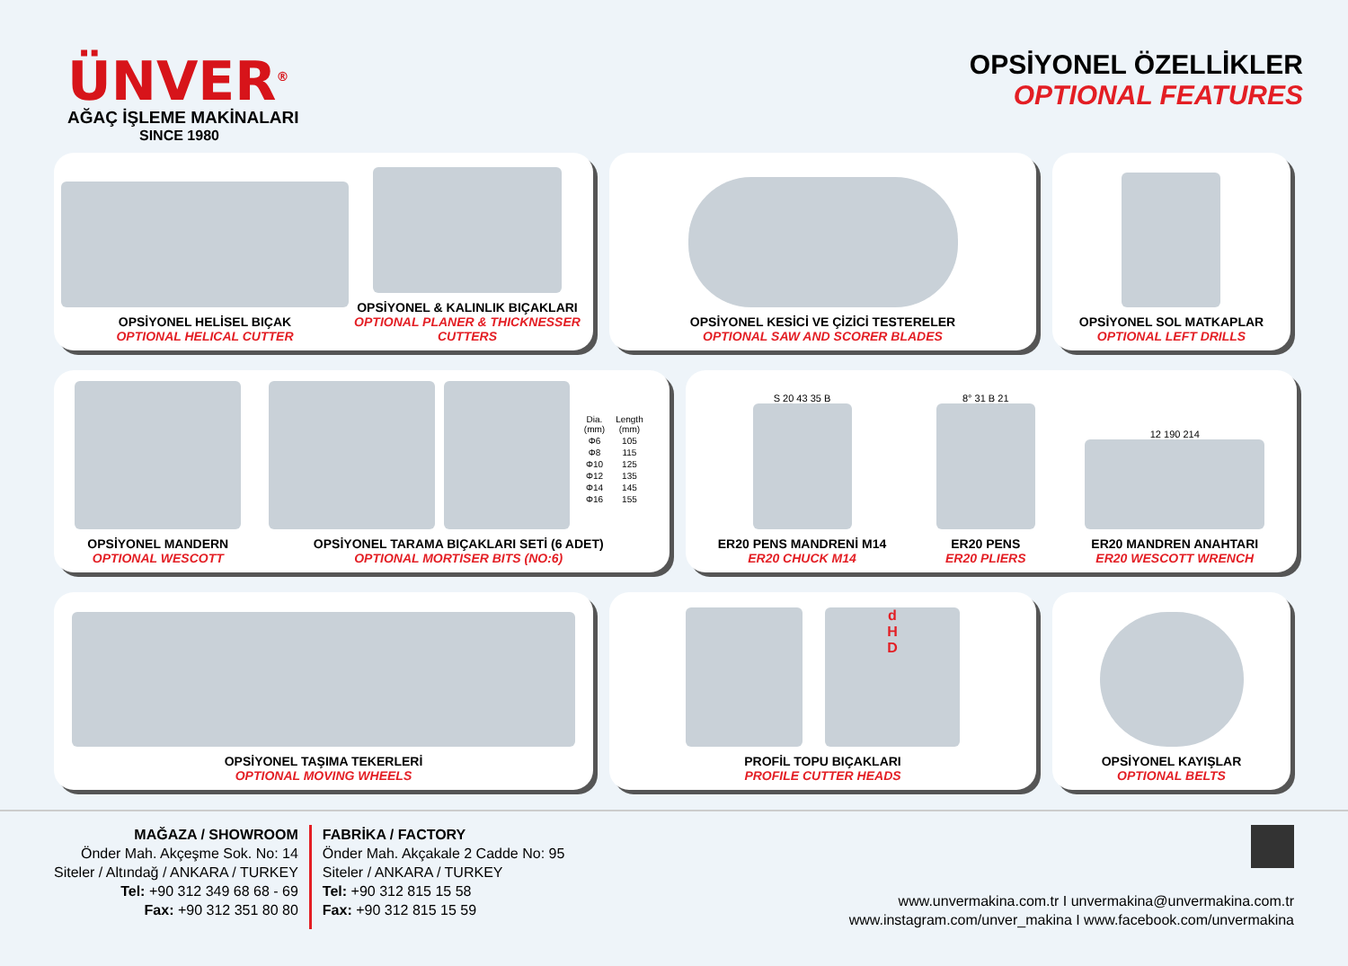ÜNVER<sup>®</sup>
AĞAÇ İŞLEME MAKİNALARI
SINCE 1980
OPSİYONEL ÖZELLİKLER
OPTIONAL FEATURES
OPSİYONEL HELİSEL BIÇAK
OPTIONAL HELICAL CUTTER
OPSİYONEL & KALINLIK BIÇAKLARI
OPTIONAL PLANER & THICKNESSER CUTTERS
OPSİYONEL KESİCİ VE ÇİZİCİ TESTERELER
OPTIONAL SAW AND SCORER BLADES
OPSİYONEL SOL MATKAPLAR
OPTIONAL LEFT DRILLS
OPSİYONEL MANDERN
OPTIONAL WESCOTT
| Dia. (mm) | Length (mm) |
| --- | --- |
| Φ6 | 105 |
| Φ8 | 115 |
| Φ10 | 125 |
| Φ12 | 135 |
| Φ14 | 145 |
| Φ16 | 155 |
OPSİYONEL TARAMA BIÇAKLARI SETİ (6 ADET)
OPTIONAL MORTISER BITS (NO:6)
S 20 43 35 B
ER20 PENS MANDRENİ M14
ER20 CHUCK M14
8° 31 B 21
ER20 PENS
ER20 PLIERS
12 190 214
ER20 MANDREN ANAHTARI
ER20 WESCOTT WRENCH
OPSİYONEL TAŞIMA TEKERLERİ
OPTIONAL MOVING WHEELS
d
H
D
PROFİL TOPU BIÇAKLARI
PROFILE CUTTER HEADS
OPSİYONEL KAYIŞLAR
OPTIONAL BELTS
MAĞAZA / SHOWROOM
Önder Mah. Akçeşme Sok. No: 14
Siteler / Altındağ / ANKARA / TURKEY
Tel: +90 312 349 68 68 - 69
Fax: +90 312 351 80 80
FABRİKA / FACTORY
Önder Mah. Akçakale 2 Cadde No: 95
Siteler / ANKARA / TURKEY
Tel: +90 312 815 15 58
Fax: +90 312 815 15 59
www.unvermakina.com.tr I unvermakina@unvermakina.com.tr
www.instagram.com/unver_makina I www.facebook.com/unvermakina